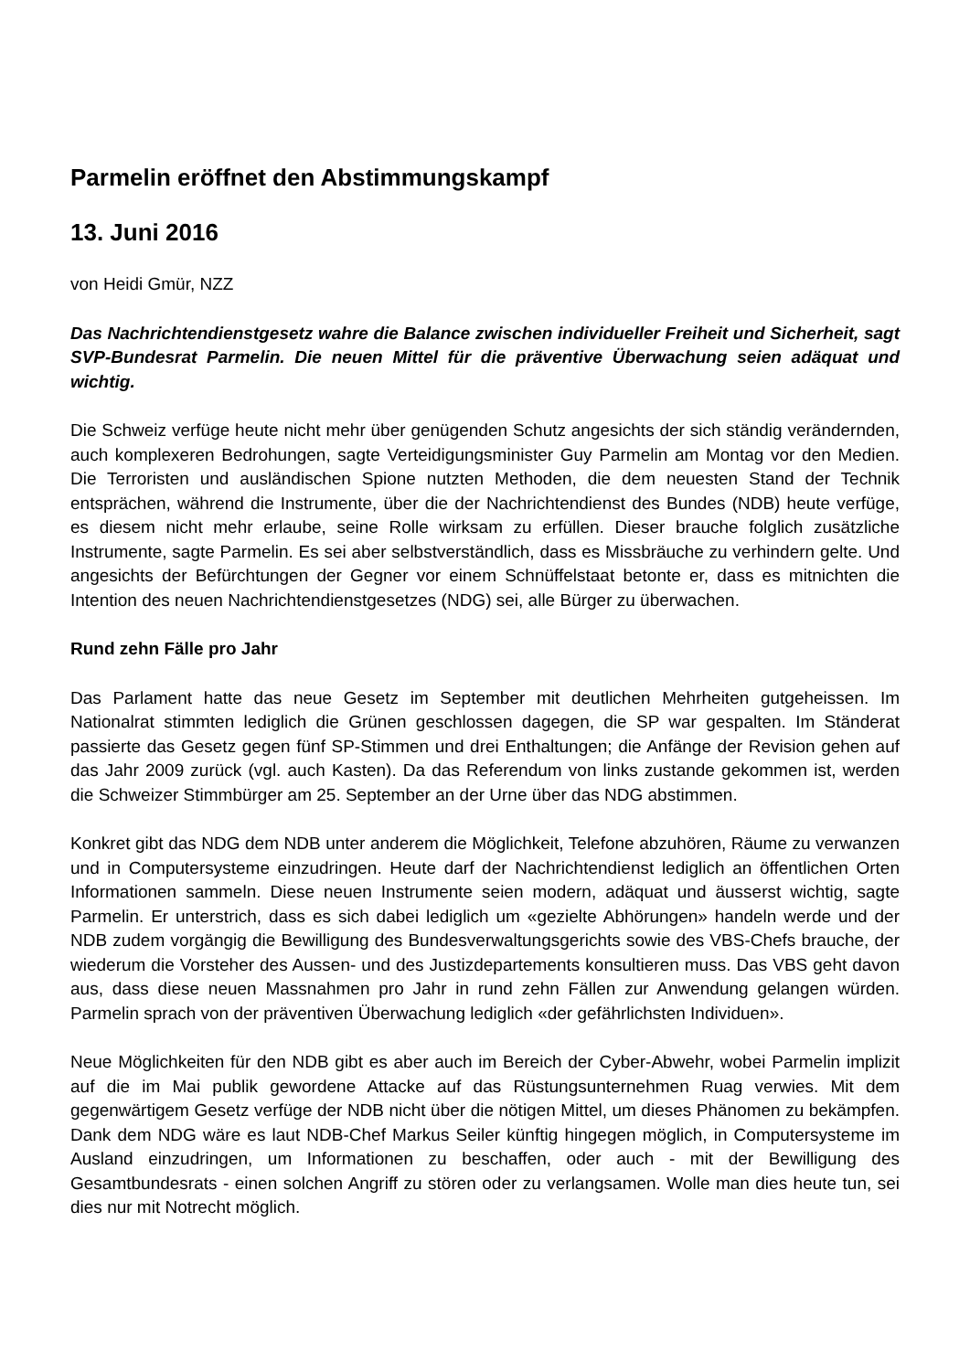Parmelin eröffnet den Abstimmungskampf
13. Juni 2016
von Heidi Gmür, NZZ
Das Nachrichtendienstgesetz wahre die Balance zwischen individueller Freiheit und Sicherheit, sagt SVP-Bundesrat Parmelin. Die neuen Mittel für die präventive Überwachung seien adäquat und wichtig.
Die Schweiz verfüge heute nicht mehr über genügenden Schutz angesichts der sich ständig verändernden, auch komplexeren Bedrohungen, sagte Verteidigungsminister Guy Parmelin am Montag vor den Medien. Die Terroristen und ausländischen Spione nutzten Methoden, die dem neuesten Stand der Technik entsprächen, während die Instrumente, über die der Nachrichtendienst des Bundes (NDB) heute verfüge, es diesem nicht mehr erlaube, seine Rolle wirksam zu erfüllen. Dieser brauche folglich zusätzliche Instrumente, sagte Parmelin. Es sei aber selbstverständlich, dass es Missbräuche zu verhindern gelte. Und angesichts der Befürchtungen der Gegner vor einem Schnüffelstaat betonte er, dass es mitnichten die Intention des neuen Nachrichtendienstgesetzes (NDG) sei, alle Bürger zu überwachen.
Rund zehn Fälle pro Jahr
Das Parlament hatte das neue Gesetz im September mit deutlichen Mehrheiten gutgeheissen. Im Nationalrat stimmten lediglich die Grünen geschlossen dagegen, die SP war gespalten. Im Ständerat passierte das Gesetz gegen fünf SP-Stimmen und drei Enthaltungen; die Anfänge der Revision gehen auf das Jahr 2009 zurück (vgl. auch Kasten). Da das Referendum von links zustande gekommen ist, werden die Schweizer Stimmbürger am 25. September an der Urne über das NDG abstimmen.
Konkret gibt das NDG dem NDB unter anderem die Möglichkeit, Telefone abzuhören, Räume zu verwanzen und in Computersysteme einzudringen. Heute darf der Nachrichtendienst lediglich an öffentlichen Orten Informationen sammeln. Diese neuen Instrumente seien modern, adäquat und äusserst wichtig, sagte Parmelin. Er unterstrich, dass es sich dabei lediglich um «gezielte Abhörungen» handeln werde und der NDB zudem vorgängig die Bewilligung des Bundesverwaltungsgerichts sowie des VBS-Chefs brauche, der wiederum die Vorsteher des Aussen- und des Justizdepartements konsultieren muss. Das VBS geht davon aus, dass diese neuen Massnahmen pro Jahr in rund zehn Fällen zur Anwendung gelangen würden. Parmelin sprach von der präventiven Überwachung lediglich «der gefährlichsten Individuen».
Neue Möglichkeiten für den NDB gibt es aber auch im Bereich der Cyber-Abwehr, wobei Parmelin implizit auf die im Mai publik gewordene Attacke auf das Rüstungsunternehmen Ruag verwies. Mit dem gegenwärtigem Gesetz verfüge der NDB nicht über die nötigen Mittel, um dieses Phänomen zu bekämpfen. Dank dem NDG wäre es laut NDB-Chef Markus Seiler künftig hingegen möglich, in Computersysteme im Ausland einzudringen, um Informationen zu beschaffen, oder auch - mit der Bewilligung des Gesamtbundesrats - einen solchen Angriff zu stören oder zu verlangsamen. Wolle man dies heute tun, sei dies nur mit Notrecht möglich.